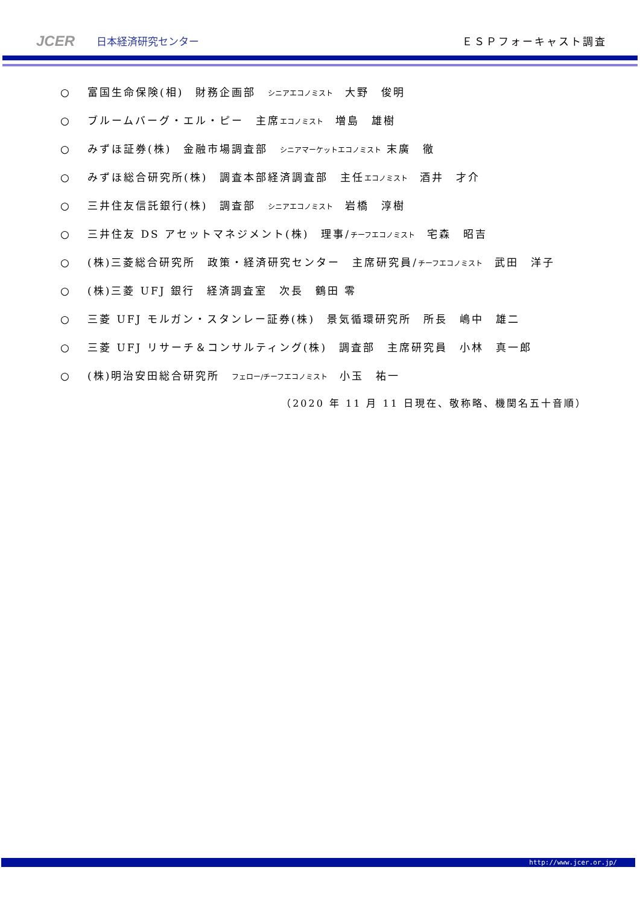JCER
日本経済研究センター
ＥＳＰフォーキャスト調査
○ 富国生命保険(相)　財務企画部　シニアエコノミスト　大野　俊明
○ ブルームバーグ・エル・ピー　主席エコノミスト　増島　雄樹
○ みずほ証券(株)　金融市場調査部　シニアマーケットエコノミスト 末廣　徹
○ みずほ総合研究所(株)　調査本部経済調査部　主任エコノミスト　酒井　才介
○ 三井住友信託銀行(株)　調査部　シニアエコノミスト　岩橋　淳樹
○ 三井住友 DS アセットマネジメント(株)　理事/チーフエコノミスト　宅森　昭吉
○ (株)三菱総合研究所　政策・経済研究センター　主席研究員/チーフエコノミスト　武田　洋子
○ (株)三菱 UFJ 銀行　経済調査室　次長　鶴田 零
○ 三菱 UFJ モルガン・スタンレー証券(株)　景気循環研究所　所長　嶋中　雄二
○ 三菱 UFJ リサーチ＆コンサルティング(株)　調査部　主席研究員　小林　真一郎
○ (株)明治安田総合研究所　フェロー/チーフエコノミスト　小玉　祐一
（2020 年 11 月 11 日現在、敬称略、機関名五十音順）
http://www.jcer.or.jp/